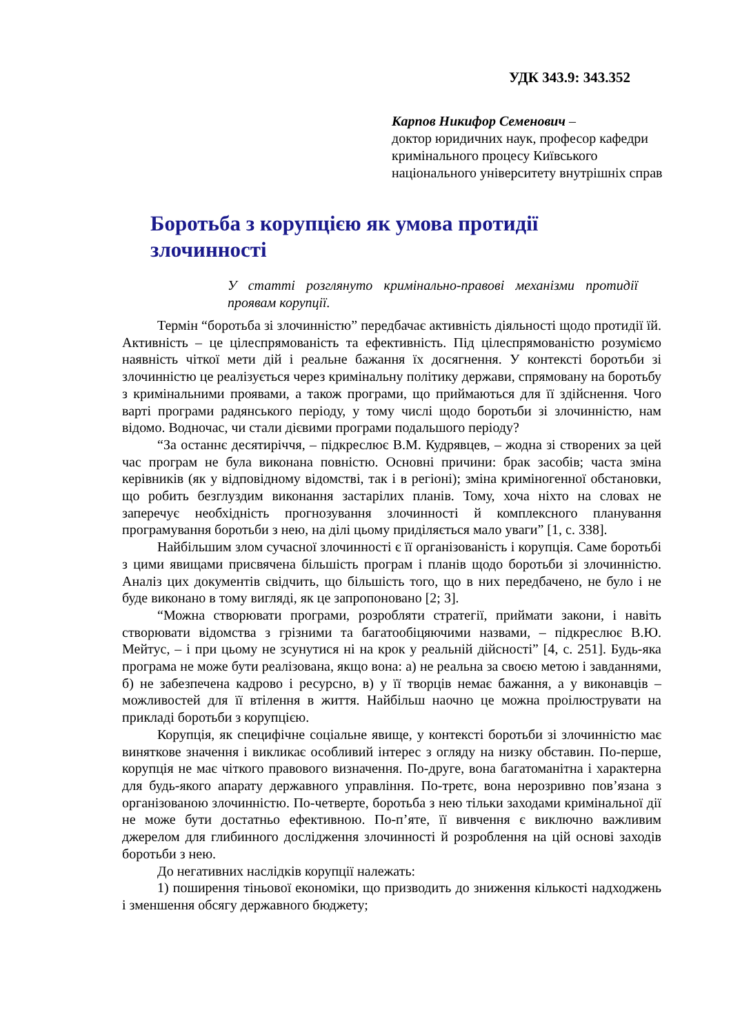УДК 343.9: 343.352
Карпов Никифор Семенович –
доктор юридичних наук, професор кафедри кримінального процесу Київського національного університету внутрішніх справ
Боротьба з корупцією як умова протидії злочинності
У статті розглянуто кримінально-правові механізми протидії проявам корупції.
Термін “боротьба зі злочинністю” передбачає активність діяльності щодо протидії їй. Активність – це цілеспрямованість та ефективність. Під цілеспрямованістю розуміємо наявність чіткої мети дій і реальне бажання їх досягнення. У контексті боротьби зі злочинністю це реалізується через кримінальну політику держави, спрямовану на боротьбу з кримінальними проявами, а також програми, що приймаються для її здійснення. Чого варті програми радянського періоду, у тому числі щодо боротьби зі злочинністю, нам відомо. Водночас, чи стали дієвими програми подальшого періоду?
“За останнє десятиріччя, – підкреслює В.М. Кудрявцев, – жодна зі створених за цей час програм не була виконана повністю. Основні причини: брак засобів; часта зміна керівників (як у відповідному відомстві, так і в регіоні); зміна криміногенної обстановки, що робить безглуздим виконання застарілих планів. Тому, хоча ніхто на словах не заперечує необхідність прогнозування злочинності й комплексного планування програмування боротьби з нею, на ділі цьому приділяється мало уваги” [1, с. 338].
Найбільшим злом сучасної злочинності є її організованість і корупція. Саме боротьбі з цими явищами присвячена більшість програм і планів щодо боротьби зі злочинністю. Аналіз цих документів свідчить, що більшість того, що в них передбачено, не було і не буде виконано в тому вигляді, як це запропоновано [2; 3].
“Можна створювати програми, розробляти стратегії, приймати закони, і навіть створювати відомства з грізними та багатообіцяючими назвами, – підкреслює В.Ю. Мейтус, – і при цьому не зсунутися ні на крок у реальній дійсності” [4, с. 251]. Будь-яка програма не може бути реалізована, якщо вона: а) не реальна за своєю метою і завданнями, б) не забезпечена кадрово і ресурсно, в) у її творців немає бажання, а у виконавців – можливостей для її втілення в життя. Найбільш наочно це можна проілюструвати на прикладі боротьби з корупцією.
Корупція, як специфічне соціальне явище, у контексті боротьби зі злочинністю має виняткове значення і викликає особливий інтерес з огляду на низку обставин. По-перше, корупція не має чіткого правового визначення. По-друге, вона багатоманітна і характерна для будь-якого апарату державного управління. По-третє, вона нерозривно пов’язана з організованою злочинністю. По-четверте, боротьба з нею тільки заходами кримінальної дії не може бути достатньо ефективною. По-п’яте, її вивчення є виключно важливим джерелом для глибинного дослідження злочинності й розроблення на цій основі заходів боротьби з нею.
До негативних наслідків корупції належать:
1) поширення тіньової економіки, що призводить до зниження кількості надходжень і зменшення обсягу державного бюджету;